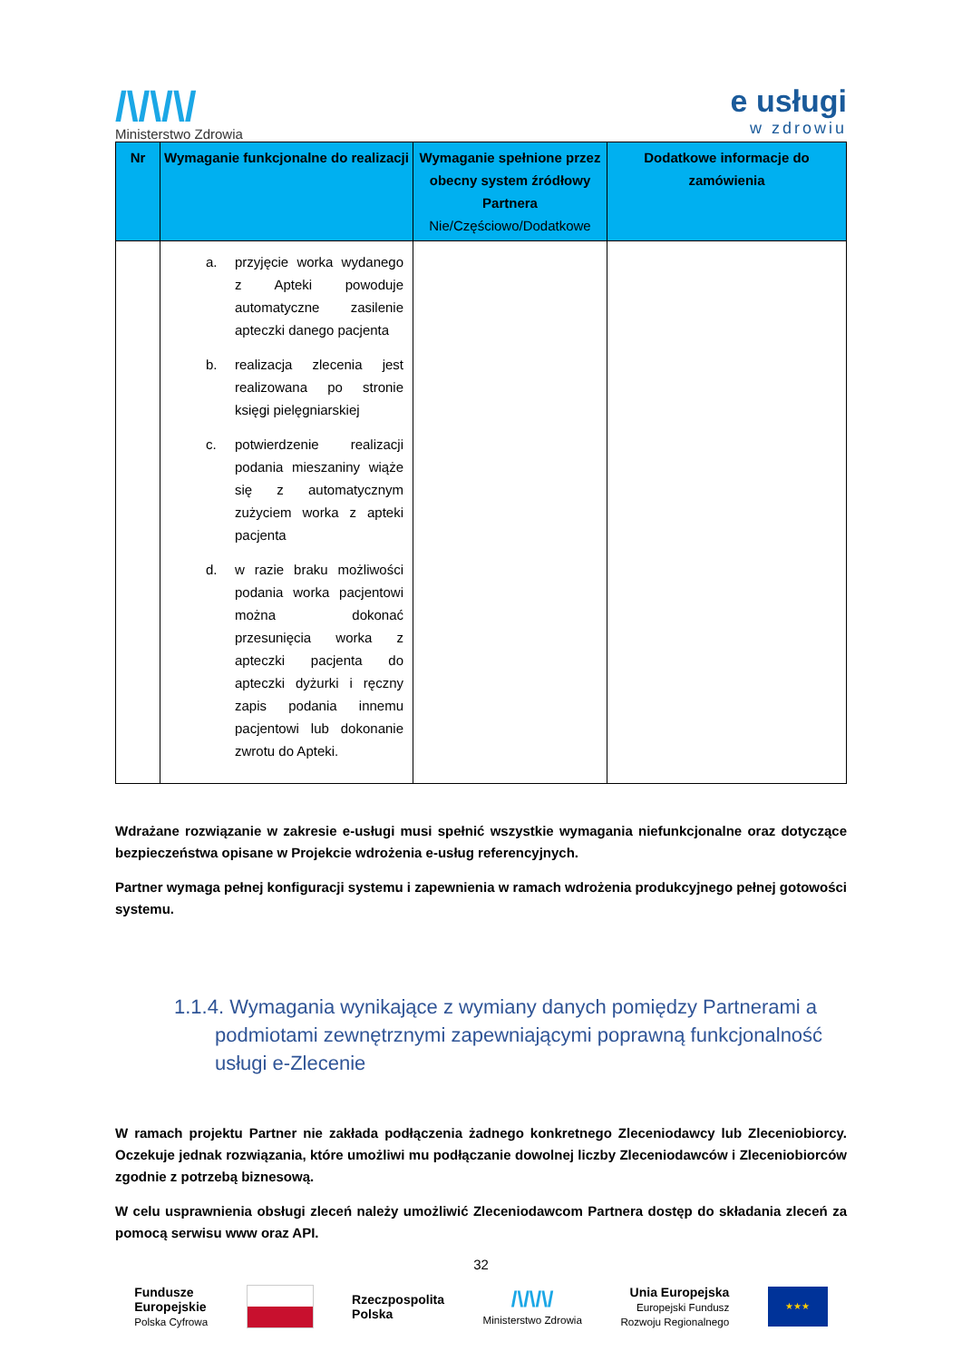/\/\/\/
Ministerstwo Zdrowia
e usługi
w zdrowiu
| Nr | Wymaganie funkcjonalne do realizacji | Wymaganie spełnione przez obecny system źródłowy Partnera Nie/Częściowo/Dodatkowe | Dodatkowe informacje do zamówienia |
| --- | --- | --- | --- |
| | a. przyjęcie worka wydanego z Apteki powoduje automatyczne zasilenie apteczki danego pacjenta b. realizacja zlecenia jest realizowana po stronie księgi pielęgniarskiej c. potwierdzenie realizacji podania mieszaniny wiąże się z automatycznym zużyciem worka z apteki pacjenta d. w razie braku możliwości podania worka pacjentowi można dokonać przesunięcia worka z apteczki pacjenta do apteczki dyżurki i ręczny zapis podania innemu pacjentowi lub dokonanie zwrotu do Apteki. | | |
Wdrażane rozwiązanie w zakresie e-usługi musi spełnić wszystkie wymagania niefunkcjonalne oraz dotyczące bezpieczeństwa opisane w Projekcie wdrożenia e-usług referencyjnych.
Partner wymaga pełnej konfiguracji systemu i zapewnienia w ramach wdrożenia produkcyjnego pełnej gotowości systemu.
1.1.4. Wymagania wynikające z wymiany danych pomiędzy Partnerami a podmiotami zewnętrznymi zapewniającymi poprawną funkcjonalność usługi e-Zlecenie
W ramach projektu Partner nie zakłada podłączenia żadnego konkretnego Zleceniodawcy lub Zleceniobiorcy. Oczekuje jednak rozwiązania, które umożliwi mu podłączanie dowolnej liczby Zleceniodawców i Zleceniobiorców zgodnie z potrzebą biznesową.
W celu usprawnienia obsługi zleceń należy umożliwić Zleceniodawcom Partnera dostęp do składania zleceń za pomocą serwisu www oraz API.
32
Fundusze
Europejskie
Polska Cyfrowa
Rzeczpospolita
Polska
/\/\/\/
Ministerstwo Zdrowia
Unia Europejska
Europejski Fundusz
Rozwoju Regionalnego
★★★